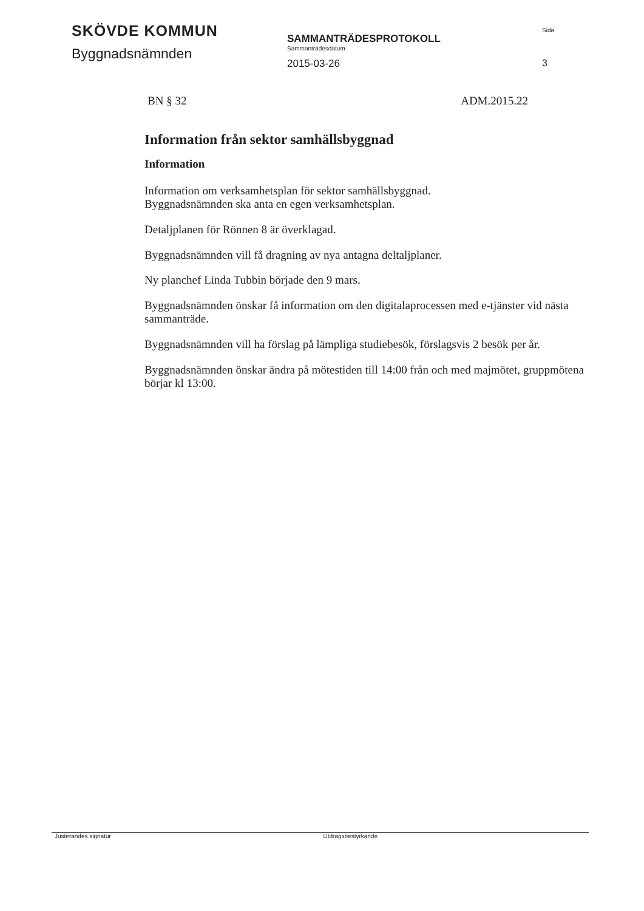SKÖVDE KOMMUN
Byggnadsnämnden
SAMMANTRÄDESPROTOKOLL
Sammanträdesdatum
2015-03-26
Sida
3
BN § 32 ADM.2015.22
Information från sektor samhällsbyggnad
Information
Information om verksamhetsplan för sektor samhällsbyggnad.
Byggnadsnämnden ska anta en egen verksamhetsplan.
Detaljplanen för Rönnen 8 är överklagad.
Byggnadsnämnden vill få dragning av nya antagna deltaljplaner.
Ny planchef Linda Tubbin började den 9 mars.
Byggnadsnämnden önskar få information om den digitalaprocessen med e-tjänster vid nästa sammanträde.
Byggnadsnämnden vill ha förslag på lämpliga studiebesök, förslagsvis 2 besök per år.
Byggnadsnämnden önskar ändra på mötestiden till 14:00 från och med majmötet, gruppmötena börjar kl 13:00.
Justerandes signatur Utdragsbestyrkande